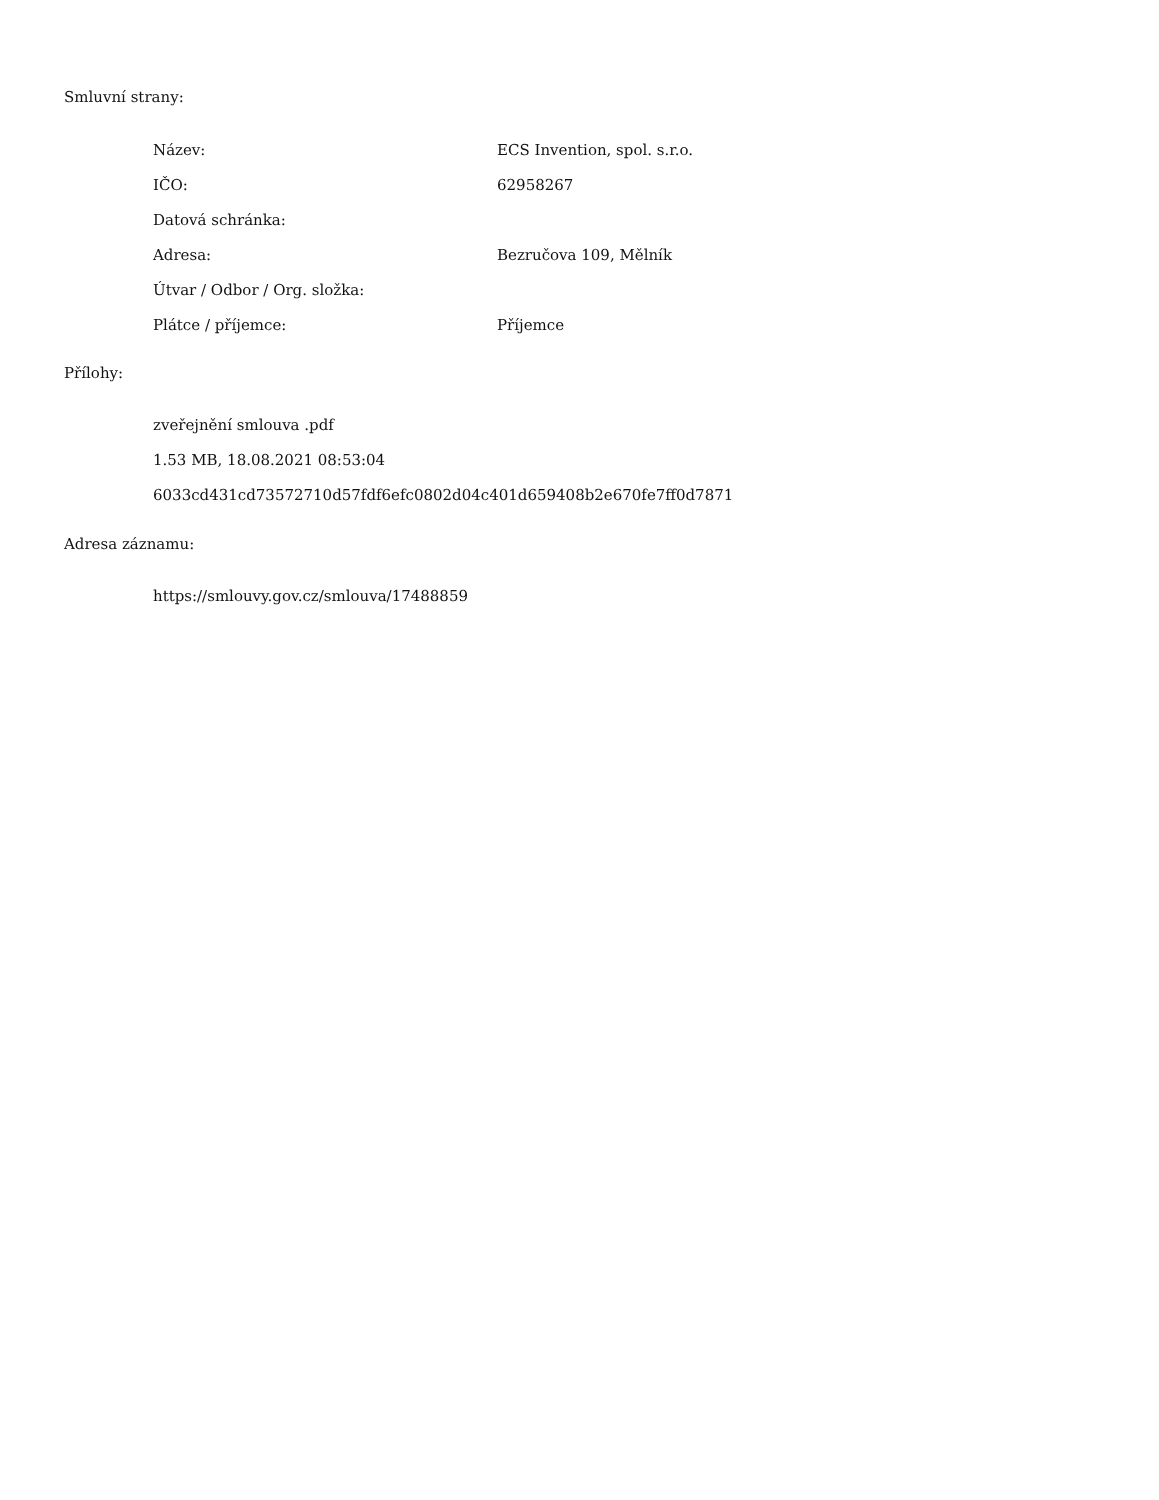Smluvní strany:
| Název: | ECS Invention, spol. s.r.o. |
| IČO: | 62958267 |
| Datová schránka: | |
| Adresa: | Bezručova 109, Mělník |
| Útvar / Odbor / Org. složka: | |
| Plátce / příjemce: | Příjemce |
Přílohy:
zveřejnění smlouva .pdf
1.53 MB, 18.08.2021 08:53:04
6033cd431cd73572710d57fdf6efc0802d04c401d659408b2e670fe7ff0d7871
Adresa záznamu:
https://smlouvy.gov.cz/smlouva/17488859